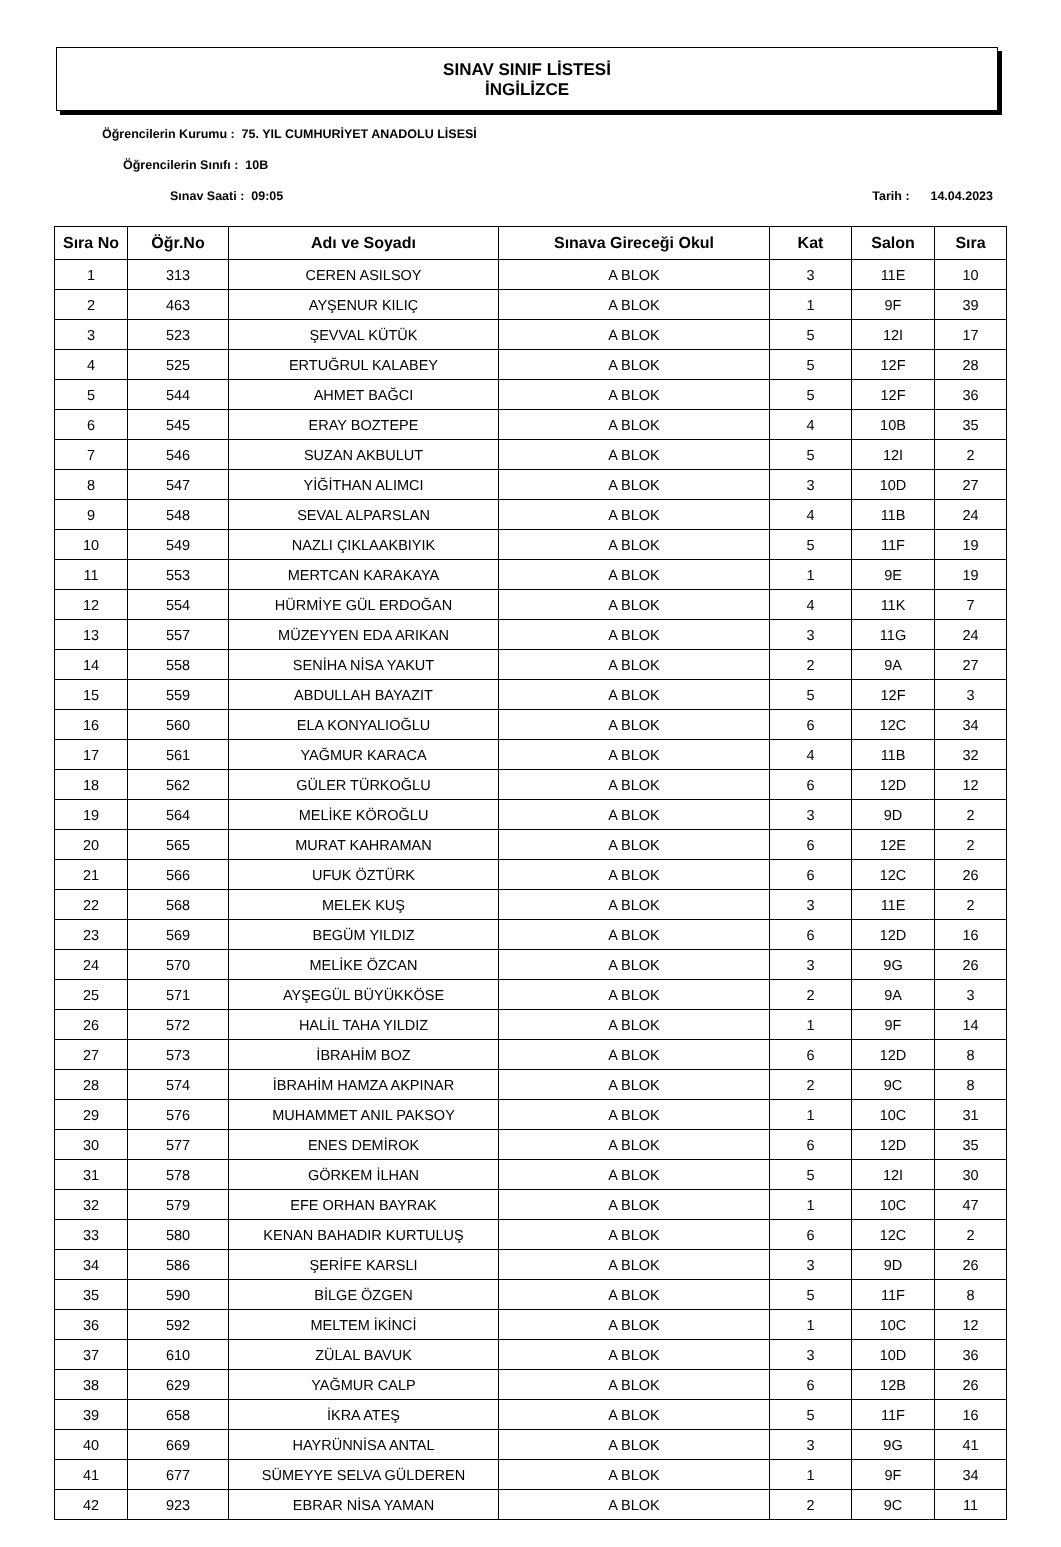SINAV SINIF LİSTESİ
İNGİLİZCE
Öğrencilerin Kurumu : 75. YIL CUMHURİYET ANADOLU LİSESİ
Öğrencilerin Sınıfı : 10B
Sınav Saati : 09:05 Tarih : 14.04.2023
| Sıra No | Öğr.No | Adı ve Soyadı | Sınava Gireceği Okul | Kat | Salon | Sıra |
| --- | --- | --- | --- | --- | --- | --- |
| 1 | 313 | CEREN ASILSOY | A BLOK | 3 | 11E | 10 |
| 2 | 463 | AYŞENUR KILIÇ | A BLOK | 1 | 9F | 39 |
| 3 | 523 | ŞEVVAL KÜTÜK | A BLOK | 5 | 12I | 17 |
| 4 | 525 | ERTUĞRUL KALABEY | A BLOK | 5 | 12F | 28 |
| 5 | 544 | AHMET BAĞCI | A BLOK | 5 | 12F | 36 |
| 6 | 545 | ERAY BOZTEPE | A BLOK | 4 | 10B | 35 |
| 7 | 546 | SUZAN AKBULUT | A BLOK | 5 | 12I | 2 |
| 8 | 547 | YİĞİTHAN ALIMCI | A BLOK | 3 | 10D | 27 |
| 9 | 548 | SEVAL ALPARSLAN | A BLOK | 4 | 11B | 24 |
| 10 | 549 | NAZLI ÇIKLAAKBIYIK | A BLOK | 5 | 11F | 19 |
| 11 | 553 | MERTCAN KARAKAYA | A BLOK | 1 | 9E | 19 |
| 12 | 554 | HÜRMİYE GÜL ERDOĞAN | A BLOK | 4 | 11K | 7 |
| 13 | 557 | MÜZEYYEN EDA ARIKAN | A BLOK | 3 | 11G | 24 |
| 14 | 558 | SENİHA NİSA YAKUT | A BLOK | 2 | 9A | 27 |
| 15 | 559 | ABDULLAH BAYAZIT | A BLOK | 5 | 12F | 3 |
| 16 | 560 | ELA KONYALIOĞLU | A BLOK | 6 | 12C | 34 |
| 17 | 561 | YAĞMUR KARACA | A BLOK | 4 | 11B | 32 |
| 18 | 562 | GÜLER TÜRKOĞLU | A BLOK | 6 | 12D | 12 |
| 19 | 564 | MELİKE KÖROĞLU | A BLOK | 3 | 9D | 2 |
| 20 | 565 | MURAT KAHRAMAN | A BLOK | 6 | 12E | 2 |
| 21 | 566 | UFUK ÖZTÜRK | A BLOK | 6 | 12C | 26 |
| 22 | 568 | MELEK KUŞ | A BLOK | 3 | 11E | 2 |
| 23 | 569 | BEGÜM YILDIZ | A BLOK | 6 | 12D | 16 |
| 24 | 570 | MELİKE ÖZCAN | A BLOK | 3 | 9G | 26 |
| 25 | 571 | AYŞEGÜL BÜYÜKKÖSE | A BLOK | 2 | 9A | 3 |
| 26 | 572 | HALİL TAHA YILDIZ | A BLOK | 1 | 9F | 14 |
| 27 | 573 | İBRAHİM BOZ | A BLOK | 6 | 12D | 8 |
| 28 | 574 | İBRAHİM HAMZA AKPINAR | A BLOK | 2 | 9C | 8 |
| 29 | 576 | MUHAMMET ANIL PAKSOY | A BLOK | 1 | 10C | 31 |
| 30 | 577 | ENES DEMİROK | A BLOK | 6 | 12D | 35 |
| 31 | 578 | GÖRKEM İLHAN | A BLOK | 5 | 12I | 30 |
| 32 | 579 | EFE ORHAN BAYRAK | A BLOK | 1 | 10C | 47 |
| 33 | 580 | KENAN BAHADIR KURTULUŞ | A BLOK | 6 | 12C | 2 |
| 34 | 586 | ŞERİFE KARSLI | A BLOK | 3 | 9D | 26 |
| 35 | 590 | BİLGE ÖZGEN | A BLOK | 5 | 11F | 8 |
| 36 | 592 | MELTEM İKİNCİ | A BLOK | 1 | 10C | 12 |
| 37 | 610 | ZÜLAL BAVUK | A BLOK | 3 | 10D | 36 |
| 38 | 629 | YAĞMUR CALP | A BLOK | 6 | 12B | 26 |
| 39 | 658 | İKRA ATEŞ | A BLOK | 5 | 11F | 16 |
| 40 | 669 | HAYRÜNNİSA ANTAL | A BLOK | 3 | 9G | 41 |
| 41 | 677 | SÜMEYYE SELVA GÜLDEREN | A BLOK | 1 | 9F | 34 |
| 42 | 923 | EBRAR NİSA YAMAN | A BLOK | 2 | 9C | 11 |